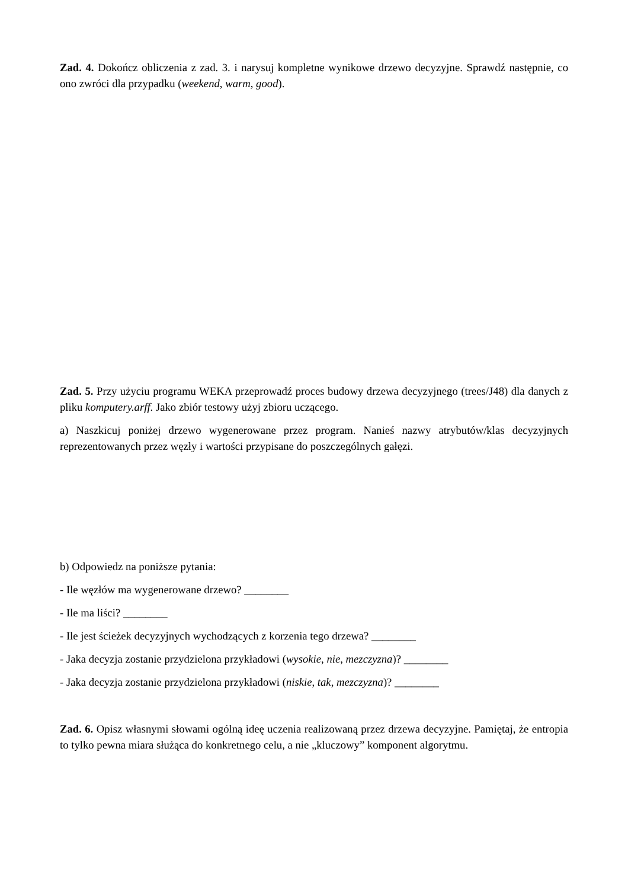Zad. 4. Dokończ obliczenia z zad. 3. i narysuj kompletne wynikowe drzewo decyzyjne. Sprawdź następnie, co ono zwróci dla przypadku (weekend, warm, good).
Zad. 5. Przy użyciu programu WEKA przeprowadź proces budowy drzewa decyzyjnego (trees/J48) dla danych z pliku komputery.arff. Jako zbiór testowy użyj zbioru uczącego.
a) Naszkicuj poniżej drzewo wygenerowane przez program. Nanieś nazwy atrybutów/klas decyzyjnych reprezentowanych przez węzły i wartości przypisane do poszczególnych gałęzi.
b) Odpowiedz na poniższe pytania:
- Ile węzłów ma wygenerowane drzewo? ________
- Ile ma liści? ________
- Ile jest ścieżek decyzyjnych wychodzących z korzenia tego drzewa? ________
- Jaka decyzja zostanie przydzielona przykładowi (wysokie, nie, mezczyzna)? ________
- Jaka decyzja zostanie przydzielona przykładowi (niskie, tak, mezczyzna)? ________
Zad. 6. Opisz własnymi słowami ogólną ideę uczenia realizowaną przez drzewa decyzyjne. Pamiętaj, że entropia to tylko pewna miara służąca do konkretnego celu, a nie „kluczowy” komponent algorytmu.